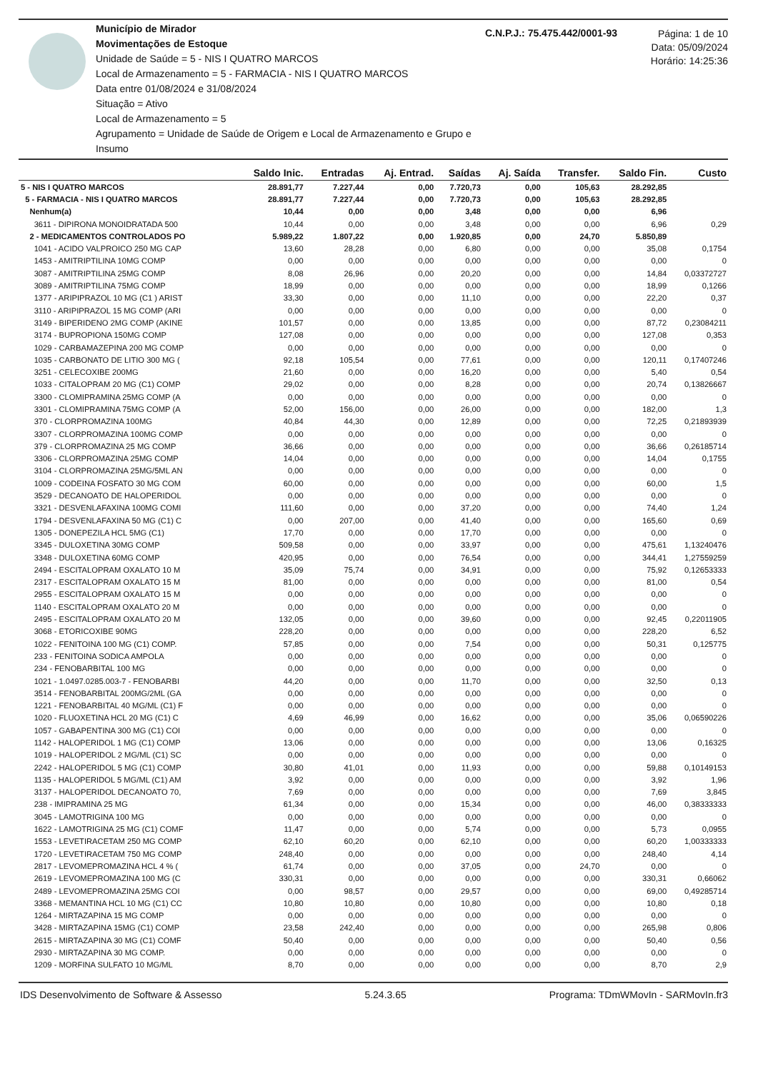Município de Mirador
Movimentações de Estoque
Unidade de Saúde = 5 - NIS I QUATRO MARCOS
Local de Armazenamento = 5 - FARMACIA - NIS I QUATRO MARCOS
Data entre 01/08/2024 e 31/08/2024
Situação = Ativo
Local de Armazenamento = 5
Agrupamento = Unidade de Saúde de Origem e Local de Armazenamento e Grupo e Insumo
C.N.P.J.: 75.475.442/0001-93
Página: 1 de 10
Data: 05/09/2024
Horário: 14:25:36
| | Saldo Inic. | Entradas | Aj. Entrad. | Saídas | Aj. Saída | Transfer. | Saldo Fin. | Custo |
| --- | --- | --- | --- | --- | --- | --- | --- | --- |
| 5 - NIS I QUATRO MARCOS | 28.891,77 | 7.227,44 | 0,00 | 7.720,73 | 0,00 | 105,63 | 28.292,85 | |
| 5 - FARMACIA - NIS I QUATRO MARCOS | 28.891,77 | 7.227,44 | 0,00 | 7.720,73 | 0,00 | 105,63 | 28.292,85 | |
| Nenhum(a) | 10,44 | 0,00 | 0,00 | 3,48 | 0,00 | 0,00 | 6,96 | |
| 3611 - DIPIRONA MONOIDRATADA 500 | 10,44 | 0,00 | 0,00 | 3,48 | 0,00 | 0,00 | 6,96 | 0,29 |
| 2 - MEDICAMENTOS CONTROLADOS PO | 5.989,22 | 1.807,22 | 0,00 | 1.920,85 | 0,00 | 24,70 | 5.850,89 | |
| 1041 - ACIDO VALPROICO 250 MG CAP | 13,60 | 28,28 | 0,00 | 6,80 | 0,00 | 0,00 | 35,08 | 0,1754 |
| 1453 - AMITRIPTILINA 10MG COMP | 0,00 | 0,00 | 0,00 | 0,00 | 0,00 | 0,00 | 0,00 | 0 |
| 3087 - AMITRIPTILINA 25MG COMP | 8,08 | 26,96 | 0,00 | 20,20 | 0,00 | 0,00 | 14,84 | 0,03372727 |
| 3089 - AMITRIPTILINA 75MG COMP | 18,99 | 0,00 | 0,00 | 0,00 | 0,00 | 0,00 | 18,99 | 0,1266 |
| 1377 - ARIPIPRAZOL 10 MG (C1 ) ARIST | 33,30 | 0,00 | 0,00 | 11,10 | 0,00 | 0,00 | 22,20 | 0,37 |
| 3110 - ARIPIPRAZOL 15 MG COMP (ARI | 0,00 | 0,00 | 0,00 | 0,00 | 0,00 | 0,00 | 0,00 | 0 |
| 3149 - BIPERIDENO 2MG COMP (AKINE | 101,57 | 0,00 | 0,00 | 13,85 | 0,00 | 0,00 | 87,72 | 0,23084211 |
| 3174 - BUPROPIONA 150MG COMP | 127,08 | 0,00 | 0,00 | 0,00 | 0,00 | 0,00 | 127,08 | 0,353 |
| 1029 - CARBAMAZEPINA 200 MG COMP | 0,00 | 0,00 | 0,00 | 0,00 | 0,00 | 0,00 | 0,00 | 0 |
| 1035 - CARBONATO DE LITIO 300 MG ( | 92,18 | 105,54 | 0,00 | 77,61 | 0,00 | 0,00 | 120,11 | 0,17407246 |
| 3251 - CELECOXIBE 200MG | 21,60 | 0,00 | 0,00 | 16,20 | 0,00 | 0,00 | 5,40 | 0,54 |
| 1033 - CITALOPRAM 20 MG (C1) COMP | 29,02 | 0,00 | 0,00 | 8,28 | 0,00 | 0,00 | 20,74 | 0,13826667 |
| 3300 - CLOMIPRAMINA 25MG COMP (A | 0,00 | 0,00 | 0,00 | 0,00 | 0,00 | 0,00 | 0,00 | 0 |
| 3301 - CLOMIPRAMINA 75MG COMP (A | 52,00 | 156,00 | 0,00 | 26,00 | 0,00 | 0,00 | 182,00 | 1,3 |
| 370 - CLORPROMAZINA 100MG | 40,84 | 44,30 | 0,00 | 12,89 | 0,00 | 0,00 | 72,25 | 0,21893939 |
| 3307 - CLORPROMAZINA 100MG COMP | 0,00 | 0,00 | 0,00 | 0,00 | 0,00 | 0,00 | 0,00 | 0 |
| 379 - CLORPROMAZINA 25 MG COMP | 36,66 | 0,00 | 0,00 | 0,00 | 0,00 | 0,00 | 36,66 | 0,26185714 |
| 3306 - CLORPROMAZINA 25MG COMP | 14,04 | 0,00 | 0,00 | 0,00 | 0,00 | 0,00 | 14,04 | 0,1755 |
| 3104 - CLORPROMAZINA 25MG/5ML AN | 0,00 | 0,00 | 0,00 | 0,00 | 0,00 | 0,00 | 0,00 | 0 |
| 1009 - CODEINA FOSFATO 30 MG COM | 60,00 | 0,00 | 0,00 | 0,00 | 0,00 | 0,00 | 60,00 | 1,5 |
| 3529 - DECANOATO DE HALOPERIDOL | 0,00 | 0,00 | 0,00 | 0,00 | 0,00 | 0,00 | 0,00 | 0 |
| 3321 - DESVENLAFAXINA 100MG COMI | 111,60 | 0,00 | 0,00 | 37,20 | 0,00 | 0,00 | 74,40 | 1,24 |
| 1794 - DESVENLAFAXINA 50 MG (C1) C | 0,00 | 207,00 | 0,00 | 41,40 | 0,00 | 0,00 | 165,60 | 0,69 |
| 1305 - DONEPEZILA HCL 5MG (C1) | 17,70 | 0,00 | 0,00 | 17,70 | 0,00 | 0,00 | 0,00 | 0 |
| 3345 - DULOXETINA 30MG COMP | 509,58 | 0,00 | 0,00 | 33,97 | 0,00 | 0,00 | 475,61 | 1,13240476 |
| 3348 - DULOXETINA 60MG COMP | 420,95 | 0,00 | 0,00 | 76,54 | 0,00 | 0,00 | 344,41 | 1,27559259 |
| 2494 - ESCITALOPRAM OXALATO 10 M | 35,09 | 75,74 | 0,00 | 34,91 | 0,00 | 0,00 | 75,92 | 0,12653333 |
| 2317 - ESCITALOPRAM OXALATO 15 M | 81,00 | 0,00 | 0,00 | 0,00 | 0,00 | 0,00 | 81,00 | 0,54 |
| 2955 - ESCITALOPRAM OXALATO 15 M | 0,00 | 0,00 | 0,00 | 0,00 | 0,00 | 0,00 | 0,00 | 0 |
| 1140 - ESCITALOPRAM OXALATO 20 M | 0,00 | 0,00 | 0,00 | 0,00 | 0,00 | 0,00 | 0,00 | 0 |
| 2495 - ESCITALOPRAM OXALATO 20 M | 132,05 | 0,00 | 0,00 | 39,60 | 0,00 | 0,00 | 92,45 | 0,22011905 |
| 3068 - ETORICOXIBE 90MG | 228,20 | 0,00 | 0,00 | 0,00 | 0,00 | 0,00 | 228,20 | 6,52 |
| 1022 - FENITOINA 100 MG (C1) COMP. | 57,85 | 0,00 | 0,00 | 7,54 | 0,00 | 0,00 | 50,31 | 0,125775 |
| 233 - FENITOINA SODICA AMPOLA | 0,00 | 0,00 | 0,00 | 0,00 | 0,00 | 0,00 | 0,00 | 0 |
| 234 - FENOBARBITAL 100 MG | 0,00 | 0,00 | 0,00 | 0,00 | 0,00 | 0,00 | 0,00 | 0 |
| 1021 - 1.0497.0285.003-7 - FENOBARBI | 44,20 | 0,00 | 0,00 | 11,70 | 0,00 | 0,00 | 32,50 | 0,13 |
| 3514 - FENOBARBITAL 200MG/2ML (GA | 0,00 | 0,00 | 0,00 | 0,00 | 0,00 | 0,00 | 0,00 | 0 |
| 1221 - FENOBARBITAL 40 MG/ML (C1) F | 0,00 | 0,00 | 0,00 | 0,00 | 0,00 | 0,00 | 0,00 | 0 |
| 1020 - FLUOXETINA HCL 20 MG (C1) C | 4,69 | 46,99 | 0,00 | 16,62 | 0,00 | 0,00 | 35,06 | 0,06590226 |
| 1057 - GABAPENTINA 300 MG (C1) COI | 0,00 | 0,00 | 0,00 | 0,00 | 0,00 | 0,00 | 0,00 | 0 |
| 1142 - HALOPERIDOL 1 MG (C1) COMP | 13,06 | 0,00 | 0,00 | 0,00 | 0,00 | 0,00 | 13,06 | 0,16325 |
| 1019 - HALOPERIDOL 2 MG/ML (C1) SC | 0,00 | 0,00 | 0,00 | 0,00 | 0,00 | 0,00 | 0,00 | 0 |
| 2242 - HALOPERIDOL 5 MG (C1) COMP | 30,80 | 41,01 | 0,00 | 11,93 | 0,00 | 0,00 | 59,88 | 0,10149153 |
| 1135 - HALOPERIDOL 5 MG/ML (C1) AM | 3,92 | 0,00 | 0,00 | 0,00 | 0,00 | 0,00 | 3,92 | 1,96 |
| 3137 - HALOPERIDOL DECANOATO 70, | 7,69 | 0,00 | 0,00 | 0,00 | 0,00 | 0,00 | 7,69 | 3,845 |
| 238 - IMIPRAMINA 25 MG | 61,34 | 0,00 | 0,00 | 15,34 | 0,00 | 0,00 | 46,00 | 0,38333333 |
| 3045 - LAMOTRIGINA 100 MG | 0,00 | 0,00 | 0,00 | 0,00 | 0,00 | 0,00 | 0,00 | 0 |
| 1622 - LAMOTRIGINA 25 MG (C1) COMF | 11,47 | 0,00 | 0,00 | 5,74 | 0,00 | 0,00 | 5,73 | 0,0955 |
| 1553 - LEVETIRACETAM 250 MG COMP | 62,10 | 60,20 | 0,00 | 62,10 | 0,00 | 0,00 | 60,20 | 1,00333333 |
| 1720 - LEVETIRACETAM 750 MG COMP | 248,40 | 0,00 | 0,00 | 0,00 | 0,00 | 0,00 | 248,40 | 4,14 |
| 2817 - LEVOMEPROMAZINA HCL 4 % ( | 61,74 | 0,00 | 0,00 | 37,05 | 0,00 | 24,70 | 0,00 | 0 |
| 2619 - LEVOMEPROMAZINA 100 MG (C | 330,31 | 0,00 | 0,00 | 0,00 | 0,00 | 0,00 | 330,31 | 0,66062 |
| 2489 - LEVOMEPROMAZINA 25MG COI | 0,00 | 98,57 | 0,00 | 29,57 | 0,00 | 0,00 | 69,00 | 0,49285714 |
| 3368 - MEMANTINA HCL 10 MG (C1) CC | 10,80 | 10,80 | 0,00 | 10,80 | 0,00 | 0,00 | 10,80 | 0,18 |
| 1264 - MIRTAZAPINA 15 MG COMP | 0,00 | 0,00 | 0,00 | 0,00 | 0,00 | 0,00 | 0,00 | 0 |
| 3428 - MIRTAZAPINA 15MG (C1) COMP | 23,58 | 242,40 | 0,00 | 0,00 | 0,00 | 0,00 | 265,98 | 0,806 |
| 2615 - MIRTAZAPINA 30 MG (C1) COMF | 50,40 | 0,00 | 0,00 | 0,00 | 0,00 | 0,00 | 50,40 | 0,56 |
| 2930 - MIRTAZAPINA 30 MG COMP. | 0,00 | 0,00 | 0,00 | 0,00 | 0,00 | 0,00 | 0,00 | 0 |
| 1209 - MORFINA SULFATO 10 MG/ML | 8,70 | 0,00 | 0,00 | 0,00 | 0,00 | 0,00 | 8,70 | 2,9 |
IDS Desenvolvimento de Software & Assesso 5.24.3.65 Programa: TDmWMovIn - SARMovIn.fr3